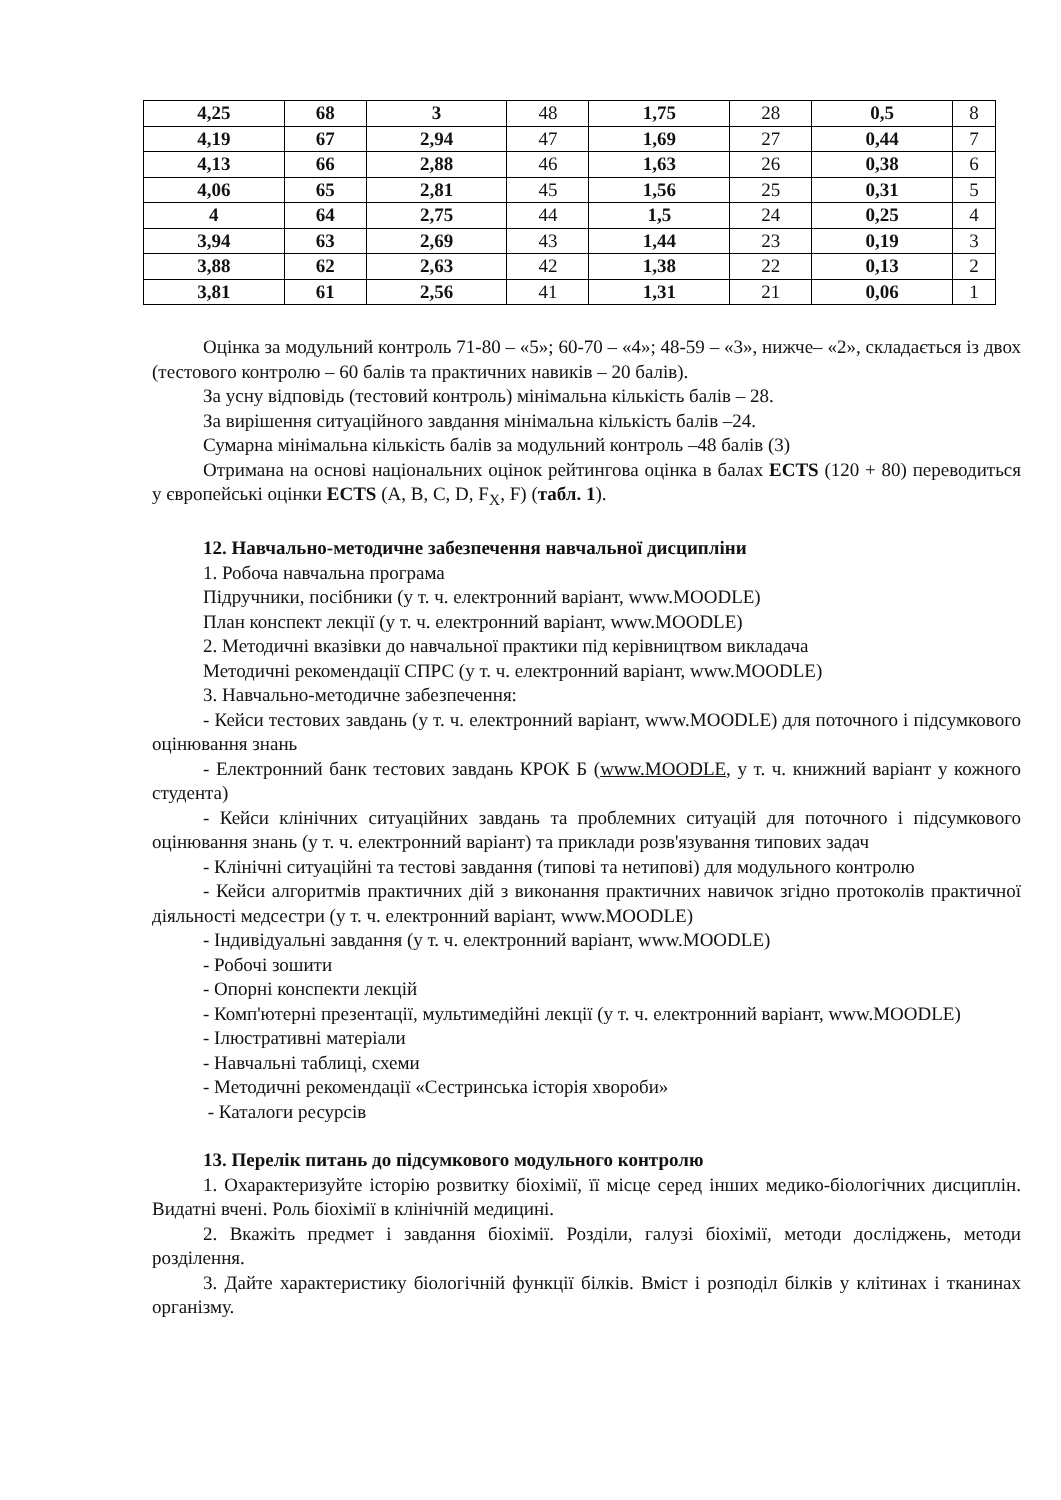| 4,25 | 68 | 3 | 48 | 1,75 | 28 | 0,5 | 8 |
| 4,19 | 67 | 2,94 | 47 | 1,69 | 27 | 0,44 | 7 |
| 4,13 | 66 | 2,88 | 46 | 1,63 | 26 | 0,38 | 6 |
| 4,06 | 65 | 2,81 | 45 | 1,56 | 25 | 0,31 | 5 |
| 4 | 64 | 2,75 | 44 | 1,5 | 24 | 0,25 | 4 |
| 3,94 | 63 | 2,69 | 43 | 1,44 | 23 | 0,19 | 3 |
| 3,88 | 62 | 2,63 | 42 | 1,38 | 22 | 0,13 | 2 |
| 3,81 | 61 | 2,56 | 41 | 1,31 | 21 | 0,06 | 1 |
Оцінка за модульний контроль 71-80 – «5»; 60-70 – «4»; 48-59 – «3», нижче– «2», складається із двох (тестового контролю – 60 балів та практичних навиків – 20 балів).
За усну відповідь (тестовий контроль) мінімальна кількість балів – 28.
За вирішення ситуаційного завдання мінімальна кількість балів –24.
Сумарна мінімальна кількість балів за модульний контроль –48 балів (3)
Отримана на основі національних оцінок рейтингова оцінка в балах ECTS (120 + 80) переводиться у європейські оцінки ECTS (A, B, C, D, F<sub>X</sub>, F) (табл. 1).
12. Навчально-методичне забезпечення навчальної дисципліни
1. Робоча навчальна програма
Підручники, посібники (у т. ч. електронний варіант, www.MOODLE)
План конспект лекції (у т. ч. електронний варіант, www.MOODLE)
2. Методичні вказівки до навчальної практики під керівництвом викладача
Методичні рекомендації СПРС (у т. ч. електронний варіант, www.MOODLE)
3. Навчально-методичне забезпечення:
- Кейси тестових завдань (у т. ч. електронний варіант, www.MOODLE) для поточного і підсумкового оцінювання знань
- Електронний банк тестових завдань КРОК Б (www.MOODLE, у т. ч. книжний варіант у кожного студента)
- Кейси клінічних ситуаційних завдань та проблемних ситуацій для поточного і підсумкового оцінювання знань (у т. ч. електронний варіант) та приклади розв'язування типових задач
- Клінічні ситуаційні та тестові завдання (типові та нетипові) для модульного контролю
- Кейси алгоритмів практичних дій з виконання практичних навичок згідно протоколів практичної діяльності медсестри (у т. ч. електронний варіант, www.MOODLE)
- Індивідуальні завдання (у т. ч. електронний варіант, www.MOODLE)
- Робочі зошити
- Опорні конспекти лекцій
- Комп'ютерні презентації, мультимедійні лекції (у т. ч. електронний варіант, www.MOODLE)
- Ілюстративні матеріали
- Навчальні таблиці, схеми
- Методичні рекомендації «Сестринська історія хвороби»
- Каталоги ресурсів
13. Перелік питань до підсумкового модульного контролю
1. Охарактеризуйте історію розвитку біохімії, її місце серед інших медико-біологічних дисциплін. Видатні вчені. Роль біохімії в клінічній медицині.
2. Вкажіть предмет і завдання біохімії. Розділи, галузі біохімії, методи досліджень, методи розділення.
3. Дайте характеристику біологічній функції білків. Вміст і розподіл білків у клітинах і тканинах організму.